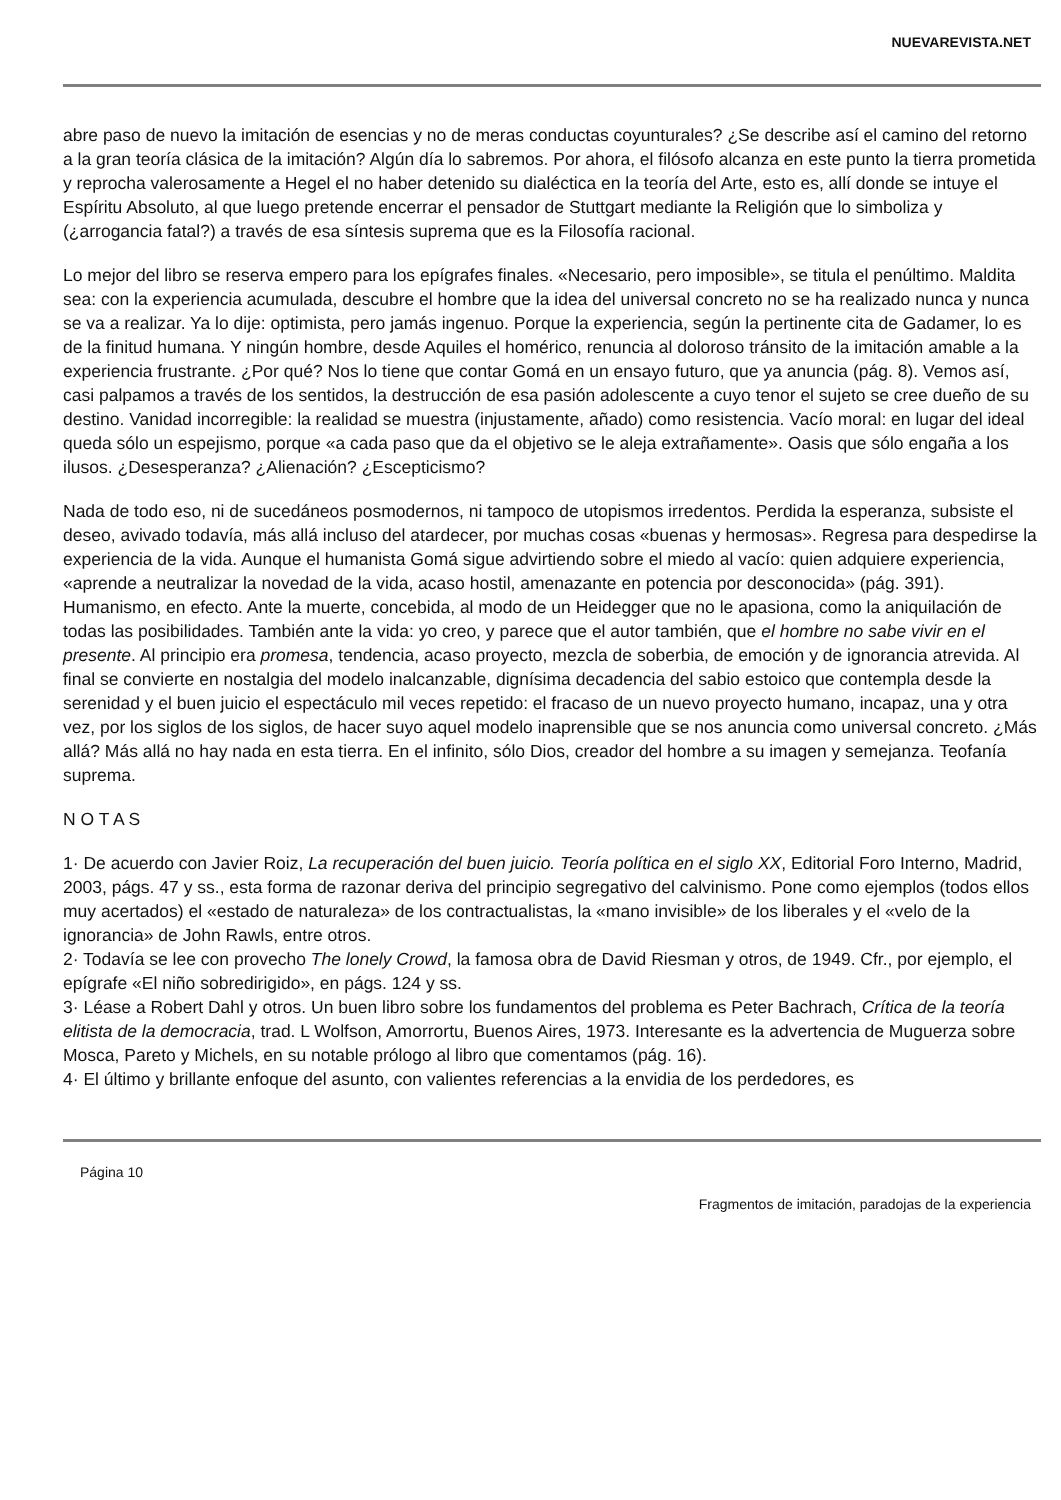NUEVAREVISTA.NET
abre paso de nuevo la imitación de esencias y no de meras conductas coyunturales? ¿Se describe así el camino del retorno a la gran teoría clásica de la imitación? Algún día lo sabremos. Por ahora, el filósofo alcanza en este punto la tierra prometida y reprocha valerosamente a Hegel el no haber detenido su dialéctica en la teoría del Arte, esto es, allí donde se intuye el Espíritu Absoluto, al que luego pretende encerrar el pensador de Stuttgart mediante la Religión que lo simboliza y (¿arrogancia fatal?) a través de esa síntesis suprema que es la Filosofía racional.
Lo mejor del libro se reserva empero para los epígrafes finales. «Necesario, pero imposible», se titula el penúltimo. Maldita sea: con la experiencia acumulada, descubre el hombre que la idea del universal concreto no se ha realizado nunca y nunca se va a realizar. Ya lo dije: optimista, pero jamás ingenuo. Porque la experiencia, según la pertinente cita de Gadamer, lo es de la finitud humana. Y ningún hombre, desde Aquiles el homérico, renuncia al doloroso tránsito de la imitación amable a la experiencia frustrante. ¿Por qué? Nos lo tiene que contar Gomá en un ensayo futuro, que ya anuncia (pág. 8). Vemos así, casi palpamos a través de los sentidos, la destrucción de esa pasión adolescente a cuyo tenor el sujeto se cree dueño de su destino. Vanidad incorregible: la realidad se muestra (injustamente, añado) como resistencia. Vacío moral: en lugar del ideal queda sólo un espejismo, porque «a cada paso que da el objetivo se le aleja extrañamente». Oasis que sólo engaña a los ilusos. ¿Desesperanza? ¿Alienación? ¿Escepticismo?
Nada de todo eso, ni de sucedáneos posmodernos, ni tampoco de utopismos irredentos. Perdida la esperanza, subsiste el deseo, avivado todavía, más allá incluso del atardecer, por muchas cosas «buenas y hermosas». Regresa para despedirse la experiencia de la vida. Aunque el humanista Gomá sigue advirtiendo sobre el miedo al vacío: quien adquiere experiencia, «aprende a neutralizar la novedad de la vida, acaso hostil, amenazante en potencia por desconocida» (pág. 391). Humanismo, en efecto. Ante la muerte, concebida, al modo de un Heidegger que no le apasiona, como la aniquilación de todas las posibilidades. También ante la vida: yo creo, y parece que el autor también, que el hombre no sabe vivir en el presente. Al principio era promesa, tendencia, acaso proyecto, mezcla de soberbia, de emoción y de ignorancia atrevida. Al final se convierte en nostalgia del modelo inalcanzable, dignísima decadencia del sabio estoico que contempla desde la serenidad y el buen juicio el espectáculo mil veces repetido: el fracaso de un nuevo proyecto humano, incapaz, una y otra vez, por los siglos de los siglos, de hacer suyo aquel modelo inaprensible que se nos anuncia como universal concreto. ¿Más allá? Más allá no hay nada en esta tierra. En el infinito, sólo Dios, creador del hombre a su imagen y semejanza. Teofanía suprema.
N O T A S
1· De acuerdo con Javier Roiz, La recuperación del buen juicio. Teoría política en el siglo XX, Editorial Foro Interno, Madrid, 2003, págs. 47 y ss., esta forma de razonar deriva del principio segregativo del calvinismo. Pone como ejemplos (todos ellos muy acertados) el «estado de naturaleza» de los contractualistas, la «mano invisible» de los liberales y el «velo de la ignorancia» de John Rawls, entre otros.
2· Todavía se lee con provecho The lonely Crowd, la famosa obra de David Riesman y otros, de 1949. Cfr., por ejemplo, el epígrafe «El niño sobredirigido», en págs. 124 y ss.
3· Léase a Robert Dahl y otros. Un buen libro sobre los fundamentos del problema es Peter Bachrach, Crítica de la teoría elitista de la democracia, trad. L Wolfson, Amorrortu, Buenos Aires, 1973. Interesante es la advertencia de Muguerza sobre Mosca, Pareto y Michels, en su notable prólogo al libro que comentamos (pág. 16).
4· El último y brillante enfoque del asunto, con valientes referencias a la envidia de los perdedores, es
Página 10
Fragmentos de imitación, paradojas de la experiencia